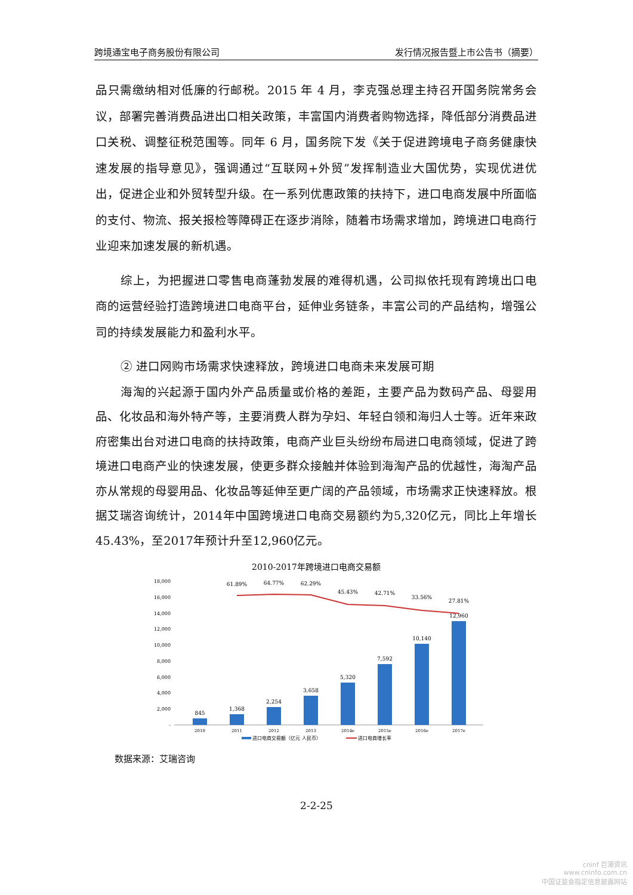跨境通宝电子商务股份有限公司 发行情况报告暨上市公告书（摘要）
品只需缴纳相对低廉的行邮税。2015 年 4 月，李克强总理主持召开国务院常务会议，部署完善消费品进出口相关政策，丰富国内消费者购物选择，降低部分消费品进口关税、调整征税范围等。同年 6 月，国务院下发《关于促进跨境电子商务健康快速发展的指导意见》，强调通过“互联网+外贸”发挥制造业大国优势，实现优进优出，促进企业和外贸转型升级。在一系列优惠政策的扶持下，进口电商发展中所面临的支付、物流、报关报检等障碍正在逐步消除，随着市场需求增加，跨境进口电商行业迎来加速发展的新机遇。
综上，为把握进口零售电商蓬勃发展的难得机遇，公司拟依托现有跨境出口电商的运营经验打造跨境进口电商平台，延伸业务链条，丰富公司的产品结构，增强公司的持续发展能力和盈利水平。
② 进口网购市场需求快速释放，跨境进口电商未来发展可期
海淘的兴起源于国内外产品质量或价格的差距，主要产品为数码产品、母婴用品、化妆品和海外特产等，主要消费人群为孕妇、年轻白领和海归人士等。近年来政府密集出台对进口电商的扶持政策，电商产业巨头纷纷布局进口电商领域，促进了跨境进口电商产业的快速发展，使更多群众接触并体验到海淘产品的优越性，海淘产品亦从常规的母婴用品、化妆品等延伸至更广阔的产品领域，市场需求正快速释放。根据艾瑞咨询统计，2014年中国跨境进口电商交易额约为5,320亿元，同比上年增长45.43%，至2017年预计升至12,960亿元。
2010-2017年跨境进口电商交易额
-
2,000
4,000
6,000
8,000
10,000
12,000
14,000
16,000
18,000
845
1,368
2,254
3,658
5,320
7,592
10,140
12,960
61.89%
64.77%
62.29%
45.43%
42.71%
33.56%
27.81%
2010
2011
2012
2013
2014e
2015e
2016e
2017e
进口电商交易额（亿元 人民币）
进口电商增长率
数据来源：艾瑞咨询
2-2-25
cninf 巨潮资讯
www.cninfo.com.cn
中国证监会指定信息披露网站